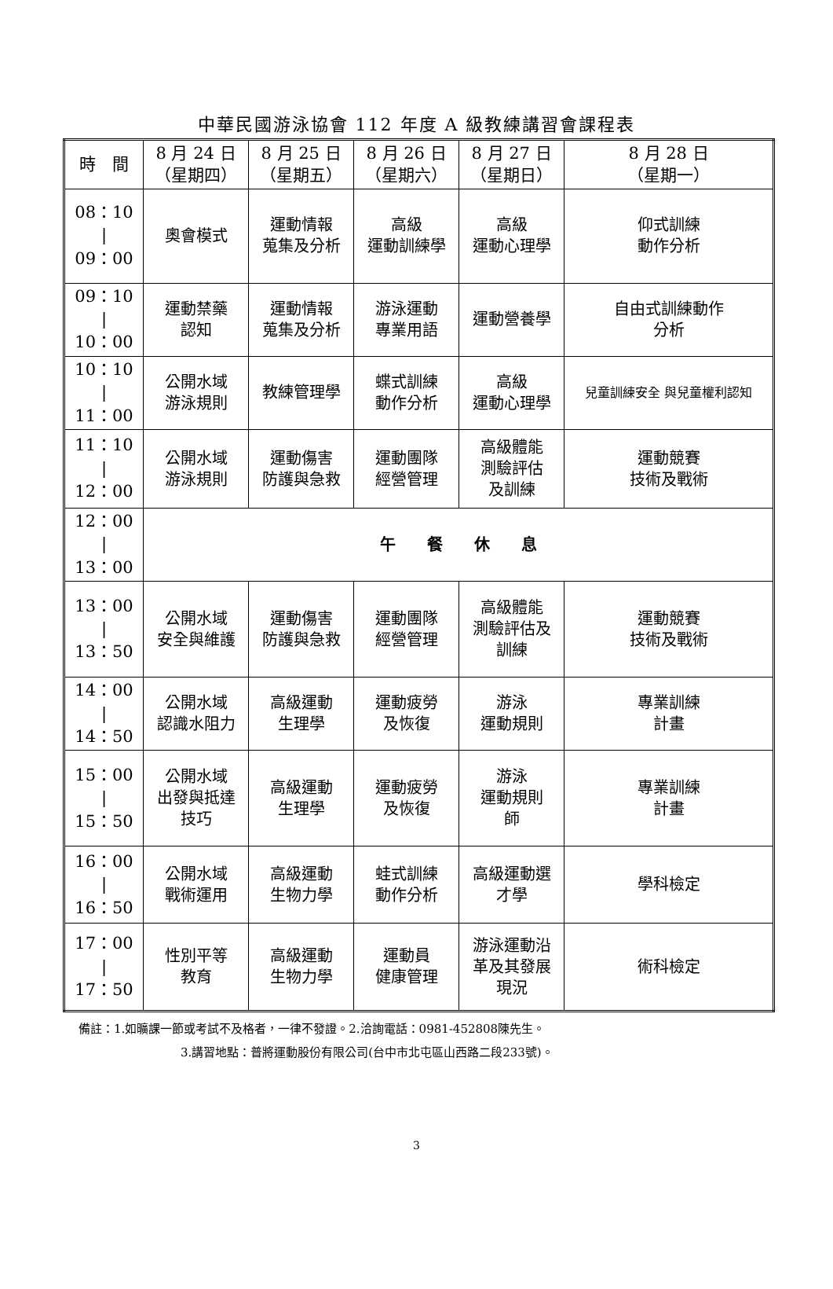中華民國游泳協會 112 年度 A 級教練講習會課程表
| 時 間 | 8 月 24 日 （星期四） | 8 月 25 日 （星期五） | 8 月 26 日 （星期六） | 8 月 27 日 （星期日） | 8 月 28 日 （星期一） |
| --- | --- | --- | --- | --- | --- |
| 08：10 / 09：00 | 奧會模式 | 運動情報 蒐集及分析 | 高級 運動訓練學 | 高級 運動心理學 | 仰式訓練 動作分析 |
| 09：10 / 10：00 | 運動禁藥 認知 | 運動情報 蒐集及分析 | 游泳運動 專業用語 | 運動營養學 | 自由式訓練動作 分析 |
| 10：10 / 11：00 | 公開水域 游泳規則 | 教練管理學 | 蝶式訓練 動作分析 | 高級 運動心理學 | 兒童訓練安全 與兒童權利認知 |
| 11：10 / 12：00 | 公開水域 游泳規則 | 運動傷害 防護與急救 | 運動團隊 經營管理 | 高級體能 測驗評估 及訓練 | 運動競賽 技術及戰術 |
| 12：00 / 13：00 | 午 餐 休 息 | | | | |
| 13：00 / 13：50 | 公開水域 安全與維護 | 運動傷害 防護與急救 | 運動團隊 經營管理 | 高級體能 測驗評估及 訓練 | 運動競賽 技術及戰術 |
| 14：00 / 14：50 | 公開水域 認識水阻力 | 高級運動 生理學 | 運動疲勞 及恢復 | 游泳 運動規則 | 專業訓練 計畫 |
| 15：00 / 15：50 | 公開水域 出發與抵達 技巧 | 高級運動 生理學 | 運動疲勞 及恢復 | 游泳 運動規則 師 | 專業訓練 計畫 |
| 16：00 / 16：50 | 公開水域 戰術運用 | 高級運動 生物力學 | 蛙式訓練 動作分析 | 高級運動選 才學 | 學科檢定 |
| 17：00 / 17：50 | 性別平等 教育 | 高級運動 生物力學 | 運動員 健康管理 | 游泳運動沿 革及其發展 現況 | 術科檢定 |
備註：1.如曠課一節或考試不及格者，一律不發證。2.洽詢電話：0981-452808陳先生。
3.講習地點：普將運動股份有限公司(台中市北屯區山西路二段233號)。
3